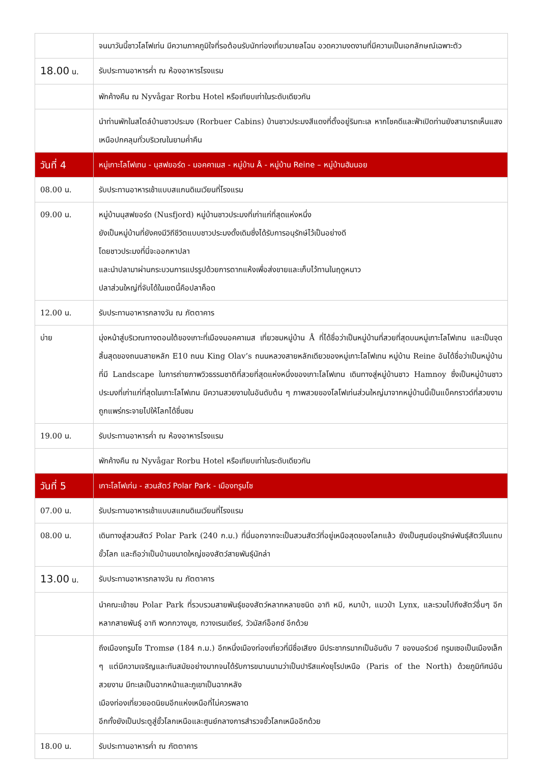| | จนมาวันนี้ชาวโลโฟเท่น มีความภาคภูมิใจที่รอต้อนรับนักท่องเที่ยวมายลโฉม อวดความงดงามที่มีความเป็นเอกลักษณ์เฉพาะตัว |
| 18.00 น. | รับประทานอาหารค่ำ ณ ห้องอาหารโรงแรม |
| | พักค้างคืน ณ Nyvågar Rorbu Hotel หรือเทียบเท่าในระดับเดียวกัน |
| | นำท่านพักในสไตล์บ้านชาวประมง (Rorbuer Cabins) บ้านชาวประมงสีแดงที่ตั้งอยู่ริมทะเล หากโชคดีและฟ้าเปิดท่านยังสามารถเห็นแสงเหนือปกคลุมทั่วบริเวณในยามค่ำคืน |
| วันที่ 4 | หมู่เกาะโลโฟเทน - นุสฟยอร์ด - มอคคาเนส - หมู่บ้าน Å - หมู่บ้าน Reine – หมู่บ้านฮัมนอย |
| 08.00 น. | รับประทานอาหารเช้าแบบสแกนดิเนเวียนที่โรงแรม |
| 09.00 น. | หมู่บ้านนุสฟยอร์ด (Nusfjord) หมู่บ้านชาวประมงที่เก่าแก่ที่สุดแห่งหนึ่ง ยังเป็นหมู่บ้านที่ยังคงมีวิถีชีวิตแบบชาวประมงดั้งเดิมซึ่งได้รับการอนุรักษ์ไว้เป็นอย่างดี โดยชาวประมงที่นี่จะออกหาปลา และนำปลามาผ่านกระบวนการแปรรูปด้วยการตากแห้งเพื่อส่งขายและเก็บไว้ทานในฤดูหนาว ปลาส่วนใหญ่ที่จับได้ในเขตนี้คือปลาค็อด |
| 12.00 น. | รับประทานอาหารกลางวัน ณ ภัตตาคาร |
| บ่าย | มุ่งหน้าสู่บริเวณทางตอนใต้ของเกาะที่เมืองมอคคาเนส เที่ยวชมหมู่บ้าน Å ที่ได้ชื่อว่าเป็นหมู่บ้านที่สวยที่สุดบนหมู่เกาะโลโฟเทน และเป็นจุดสิ้นสุดของถนนสายหลัก E10 ถนน King Olav’s ถนนหลวงสายหลักเดียวของหมู่เกาะโลโฟเทน หมู่บ้าน Reine อันได้ชื่อว่าเป็นหมู่บ้านที่มี Landscape ในการถ่ายภาพวิวธรรมชาติที่สวยที่สุดแห่งหนึ่งของเกาะโลโฟเทน เดินทางสู่หมู่บ้านชาว Hamnoy ซึ่งเป็นหมู่บ้านชาวประมงที่เก่าแก่ที่สุดในเกาะโลโฟเทน มีความสวยงามในอันดับต้น ๆ ภาพสวยของโลโฟเท่นส่วนใหญ่มาจากหมู่บ้านนี้เป็นแบ็คกราวด์ที่สวยงาม ถูกแพร่กระจายไปให้โลกได้ชื่นชม |
| 19.00 น. | รับประทานอาหารค่ำ ณ ห้องอาหารโรงแรม |
| | พักค้างคืน ณ Nyvågar Rorbu Hotel หรือเทียบเท่าในระดับเดียวกัน |
| วันที่ 5 | เกาะโลโฟเท่น - สวนสัตว์ Polar Park - เมืองทรูมโซ |
| 07.00 น. | รับประทานอาหารเช้าแบบสแกนดิเนเวียนที่โรงแรม |
| 08.00 น. | เดินทางสู่สวนสัตว์ Polar Park (240 ก.ม.) ที่นี่นอกจากจะเป็นสวนสัตว์ที่อยู่เหนือสุดของโลกแล้ว ยังเป็นศูนย์อนุรักษ์พันธุ์สัตว์ในแถบขั้วโลก และถือว่าเป็นบ้านขนาดใหญ่ของสัตว์สายพันธุ์นักล่า |
| 13.00 น. | รับประทานอาหารกลางวัน ณ ภัตตาคาร |
| | นำคณะเข้าชม Polar Park ที่รวบรวมสายพันธุ์ของสัตว์หลากหลายชนิด อาทิ หมี, หมาป่า, แมวป่า Lynx, และรวมไปถึงสัตว์อื่นๆ อีกหลากสายพันธุ์ อาทิ พวกกวางมูซ, กวางเรนเดียร์, วัวมัสก์อ็อกซ์ อีกด้วย |
| | ถึงเมืองทรูมโซ Tromsø (184 ก.ม.) อีกหนึ่งเมืองท่องเที่ยวที่มีชื่อเสียง มีประชากรมากเป็นอันดับ 7 ของนอร์เวย์ ทรูมเซอเป็นเมืองเล็ก ๆ แต่มีความเจริญและทันสมัยอย่างมากจนได้รับการขนานนามว่าเป็นปารีสแห่งยุโรปเหนือ (Paris of the North) ด้วยภูมิทัศน์อันสวยงาม มีทะเลเป็นฉากหน้าและภูเขาเป็นฉากหลัง เมืองท่องเที่ยวยอดนิยมอีกแห่งเหนือที่ไม่ควรพลาด อีกทั้งยังเป็นประตูสู่ขั้วโลกเหนือและศูนย์กลางการสำรวจขั้วโลกเหนืออีกด้วย |
| 18.00 น. | รับประทานอาหารค่ำ ณ ภัตตาคาร |